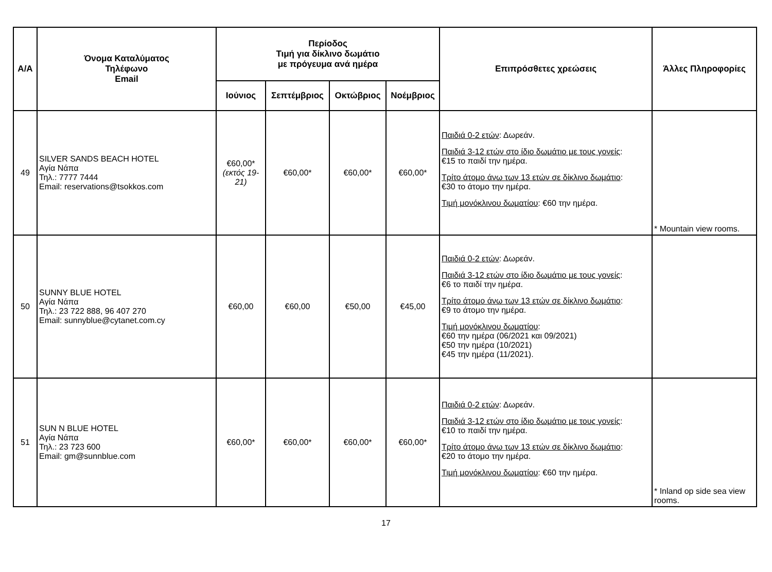| Α/Α | Όνομα Καταλύματος Τηλέφωνο Email | Περίοδος Τιμή για δίκλινο δωμάτιο με πρόγευμα ανά ημέρα | | | | Επιπρόσθετες χρεώσεις | Άλλες Πληροφορίες |
| --- | --- | --- | --- | --- | --- | --- | --- |
| | | Ιούνιος | Σεπτέμβριος | Οκτώβριος | Νοέμβριος | | |
| 49 | SILVER SANDS BEACH HOTEL Αγία Νάπα Τηλ.: 7777 7444 Email: reservations@tsokkos.com | €60,00* (εκτός 19-21) | €60,00* | €60,00* | €60,00* | Παιδιά 0-2 ετών : Δωρεάν. Παιδιά 3-12 ετών στο ίδιο δωμάτιο με τους γονείς : €15 το παιδί την ημέρα. Τρίτο άτομο άνω των 13 ετών σε δίκλινο δωμάτιο : €30 το άτομο την ημέρα. Τιμή μονόκλινου δωματίου : €60 την ημέρα. | * Mountain view rooms. |
| 50 | SUNNY BLUE HOTEL Αγία Νάπα Τηλ.: 23 722 888, 96 407 270 Email: sunnyblue@cytanet.com.cy | €60,00 | €60,00 | €50,00 | €45,00 | Παιδιά 0-2 ετών : Δωρεάν. Παιδιά 3-12 ετών στο ίδιο δωμάτιο με τους γονείς : €6 το παιδί την ημέρα. Τρίτο άτομο άνω των 13 ετών σε δίκλινο δωμάτιο : €9 το άτομο την ημέρα. Τιμή μονόκλινου δωματίου : €60 την ημέρα (06/2021 και 09/2021) €50 την ημέρα (10/2021) €45 την ημέρα (11/2021). | |
| 51 | SUN N BLUE HOTEL Αγία Νάπα Τηλ.: 23 723 600 Email: gm@sunnblue.com | €60,00* | €60,00* | €60,00* | €60,00* | Παιδιά 0-2 ετών : Δωρεάν. Παιδιά 3-12 ετών στο ίδιο δωμάτιο με τους γονείς : €10 το παιδί την ημέρα. Τρίτο άτομο άνω των 13 ετών σε δίκλινο δωμάτιο : €20 το άτομο την ημέρα. Τιμή μονόκλινου δωματίου : €60 την ημέρα. | * Inland op side sea view rooms. |
17